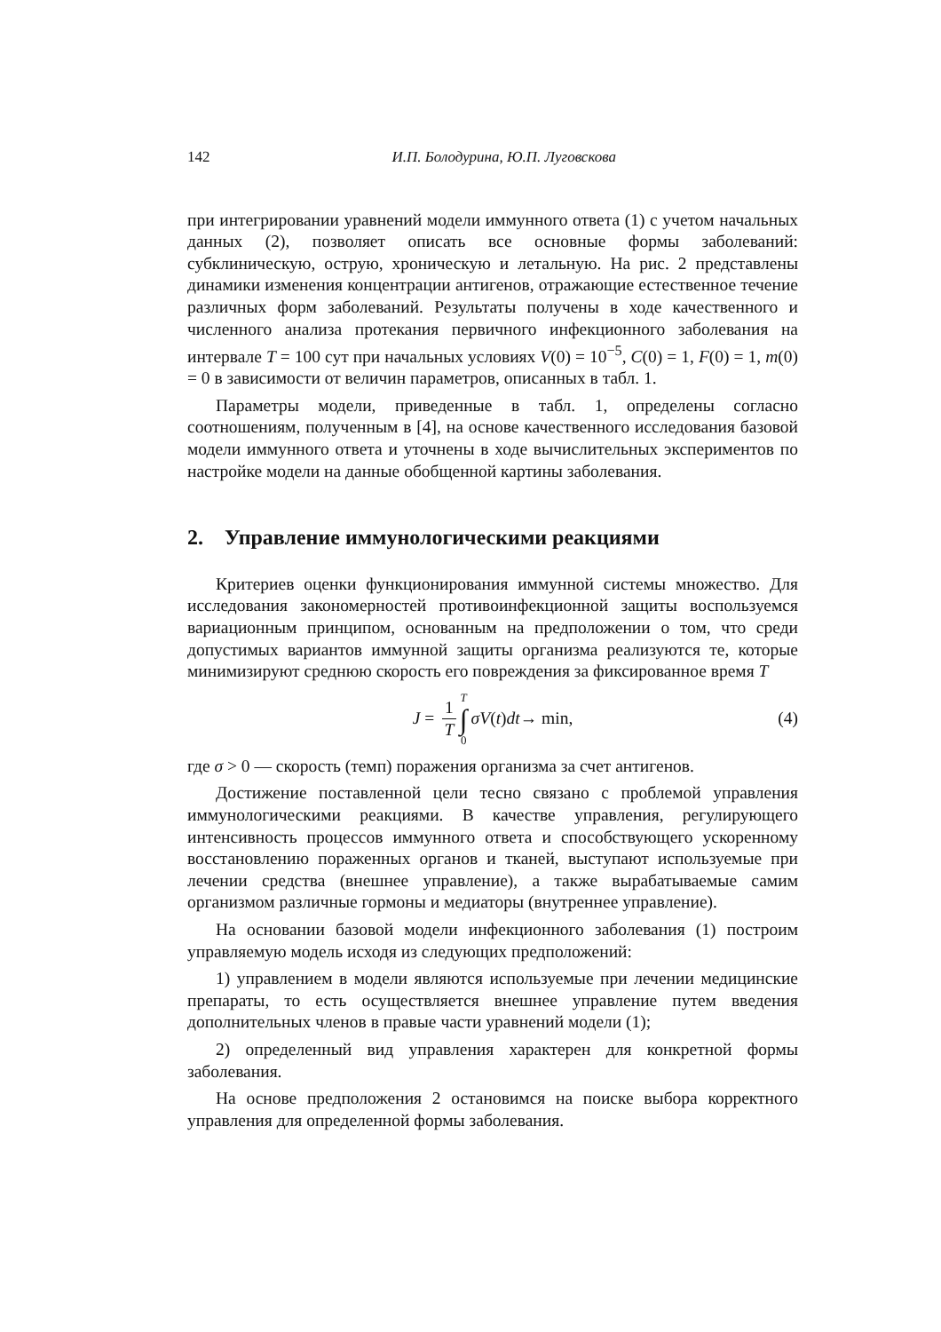142 И.П. Болодурина, Ю.П. Луговскова
при интегрировании уравнений модели иммунного ответа (1) с учетом начальных данных (2), позволяет описать все основные формы заболеваний: субклиническую, острую, хроническую и летальную. На рис. 2 представлены динамики изменения концентрации антигенов, отражающие естественное течение различных форм заболеваний. Результаты получены в ходе качественного и численного анализа протекания первичного инфекционного заболевания на интервале T = 100 сут при начальных условиях V(0) = 10<sup>−5</sup>, C(0) = 1, F(0) = 1, m(0) = 0 в зависимости от величин параметров, описанных в табл. 1.
Параметры модели, приведенные в табл. 1, определены согласно соотношениям, полученным в [4], на основе качественного исследования базовой модели иммунного ответа и уточнены в ходе вычислительных экспериментов по настройке модели на данные обобщенной картины заболевания.
2. Управление иммунологическими реакциями
Критериев оценки функционирования иммунной системы множество. Для исследования закономерностей противоинфекционной защиты воспользуемся вариационным принципом, основанным на предположении о том, что среди допустимых вариантов иммунной защиты организма реализуются те, которые минимизируют среднюю скорость его повреждения за фиксированное время T
J = 1 T T ∫ 0 σV (t) dt → min, (4)
где σ > 0 — скорость (темп) поражения организма за счет антигенов.
Достижение поставленной цели тесно связано с проблемой управления иммунологическими реакциями. В качестве управления, регулирующего интенсивность процессов иммунного ответа и способствующего ускоренному восстановлению пораженных органов и тканей, выступают используемые при лечении средства (внешнее управление), а также вырабатываемые самим организмом различные гормоны и медиаторы (внутреннее управление).
На основании базовой модели инфекционного заболевания (1) построим управляемую модель исходя из следующих предположений:
1) управлением в модели являются используемые при лечении медицинские препараты, то есть осуществляется внешнее управление путем введения дополнительных членов в правые части уравнений модели (1);
2) определенный вид управления характерен для конкретной формы заболевания.
На основе предположения 2 остановимся на поиске выбора корректного управления для определенной формы заболевания.